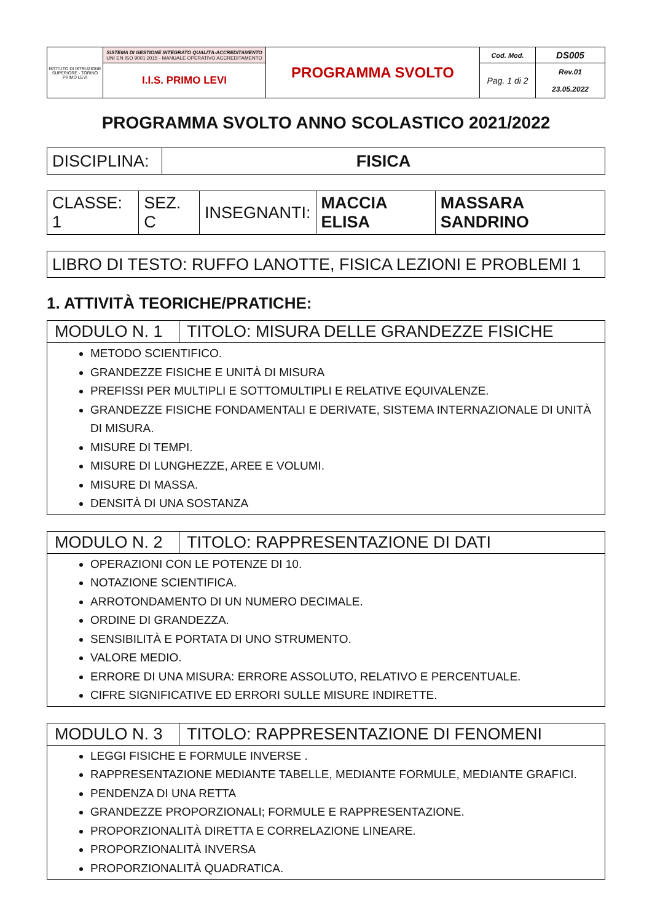| ISTITUTO DI ISTRUZIONE SUPERIORE - TORINO PRIMO LEVI | SISTEMA DI GESTIONE INTEGRATO QUALITÀ-ACCREDITAMENTO UNI EN ISO 9001:2015 - MANUALE OPERATIVO ACCREDITAMENTO | PROGRAMMA SVOLTO | Cod. Mod. | DS005 |
| | I.I.S. PRIMO LEVI | | Pag. 1 di 2 | Rev.01 23.05.2022 |
PROGRAMMA SVOLTO ANNO SCOLASTICO 2021/2022
| DISCIPLINA: | FISICA |
| CLASSE: 1 | SEZ. C | INSEGNANTI: | MACCIA ELISA | MASSARA SANDRINO |
| LIBRO DI TESTO: RUFFO LANOTTE, FISICA LEZIONI E PROBLEMI 1 |
1. ATTIVITÀ TEORICHE/PRATICHE:
| MODULO N. 1 | TITOLO: MISURA DELLE GRANDEZZE FISICHE |
| METODO SCIENTIFICO. GRANDEZZE FISICHE E UNITÀ DI MISURA PREFISSI PER MULTIPLI E SOTTOMULTIPLI E RELATIVE EQUIVALENZE. GRANDEZZE FISICHE FONDAMENTALI E DERIVATE, SISTEMA INTERNAZIONALE DI UNITÀ DI MISURA. MISURE DI TEMPI. MISURE DI LUNGHEZZE, AREE E VOLUMI. MISURE DI MASSA. DENSITÀ DI UNA SOSTANZA | |
| MODULO N. 2 | TITOLO: RAPPRESENTAZIONE DI DATI |
| OPERAZIONI CON LE POTENZE DI 10. NOTAZIONE SCIENTIFICA. ARROTONDAMENTO DI UN NUMERO DECIMALE. ORDINE DI GRANDEZZA. SENSIBILITÀ E PORTATA DI UNO STRUMENTO. VALORE MEDIO. ERRORE DI UNA MISURA: ERRORE ASSOLUTO, RELATIVO E PERCENTUALE. CIFRE SIGNIFICATIVE ED ERRORI SULLE MISURE INDIRETTE. | |
| MODULO N. 3 | TITOLO: RAPPRESENTAZIONE DI FENOMENI |
| LEGGI FISICHE E FORMULE INVERSE . RAPPRESENTAZIONE MEDIANTE TABELLE, MEDIANTE FORMULE, MEDIANTE GRAFICI. PENDENZA DI UNA RETTA GRANDEZZE PROPORZIONALI; FORMULE E RAPPRESENTAZIONE. PROPORZIONALITÀ DIRETTA E CORRELAZIONE LINEARE. PROPORZIONALITÀ INVERSA PROPORZIONALITÀ QUADRATICA. | |